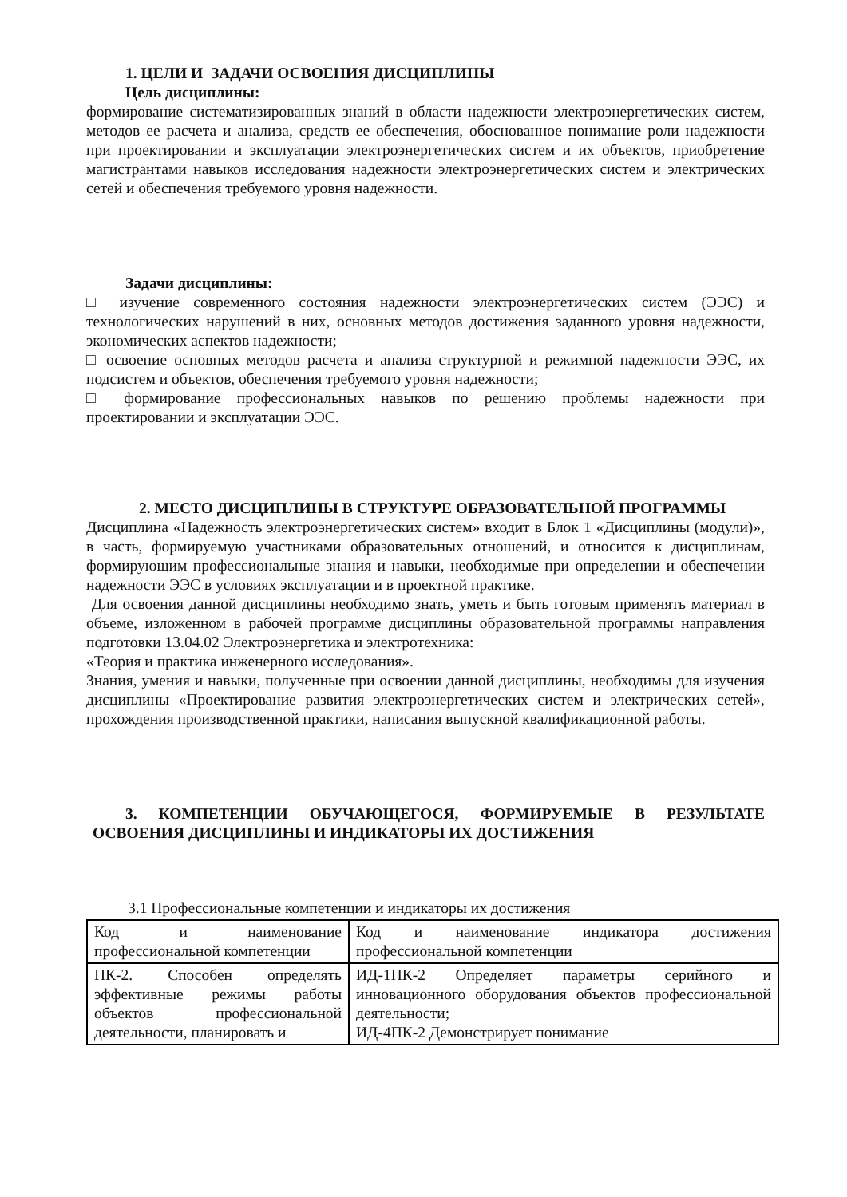1. ЦЕЛИ И ЗАДАЧИ ОСВОЕНИЯ ДИСЦИПЛИНЫ
Цель дисциплины:
формирование систематизированных знаний в области надежности электроэнергетических систем, методов ее расчета и анализа, средств ее обеспечения, обоснованное понимание роли надежности при проектировании и эксплуатации электроэнергетических систем и их объектов, приобретение магистрантами навыков исследования надежности электроэнергетических систем и электрических сетей и обеспечения требуемого уровня надежности.
Задачи дисциплины:
□ изучение современного состояния надежности электроэнергетических систем (ЭЭС) и технологических нарушений в них, основных методов достижения заданного уровня надежности, экономических аспектов надежности;
□ освоение основных методов расчета и анализа структурной и режимной надежности ЭЭС, их подсистем и объектов, обеспечения требуемого уровня надежности;
□ формирование профессиональных навыков по решению проблемы надежности при проектировании и эксплуатации ЭЭС.
2. МЕСТО ДИСЦИПЛИНЫ В СТРУКТУРЕ ОБРАЗОВАТЕЛЬНОЙ ПРОГРАММЫ
Дисциплина «Надежность электроэнергетических систем» входит в Блок 1 «Дисциплины (модули)», в часть, формируемую участниками образовательных отношений, и относится к дисциплинам, формирующим профессиональные знания и навыки, необходимые при определении и обеспечении надежности ЭЭС в условиях эксплуатации и в проектной практике.
Для освоения данной дисциплины необходимо знать, уметь и быть готовым применять материал в объеме, изложенном в рабочей программе дисциплины образовательной программы направления подготовки 13.04.02 Электроэнергетика и электротехника:
«Теория и практика инженерного исследования».
Знания, умения и навыки, полученные при освоении данной дисциплины, необходимы для изучения дисциплины «Проектирование развития электроэнергетических систем и электрических сетей», прохождения производственной практики, написания выпускной квалификационной работы.
3. КОМПЕТЕНЦИИ ОБУЧАЮЩЕГОСЯ, ФОРМИРУЕМЫЕ В РЕЗУЛЬТАТЕ ОСВОЕНИЯ ДИСЦИПЛИНЫ И ИНДИКАТОРЫ ИХ ДОСТИЖЕНИЯ
3.1 Профессиональные компетенции и индикаторы их достижения
| Код и наименование профессиональной компетенции | Код и наименование индикатора достижения профессиональной компетенции |
| ПК-2. Способен определять эффективные режимы работы объектов профессиональной деятельности, планировать и | ИД-1ПК-2 Определяет параметры серийного и инновационного оборудования объектов профессиональной деятельности; ИД-4ПК-2 Демонстрирует понимание |